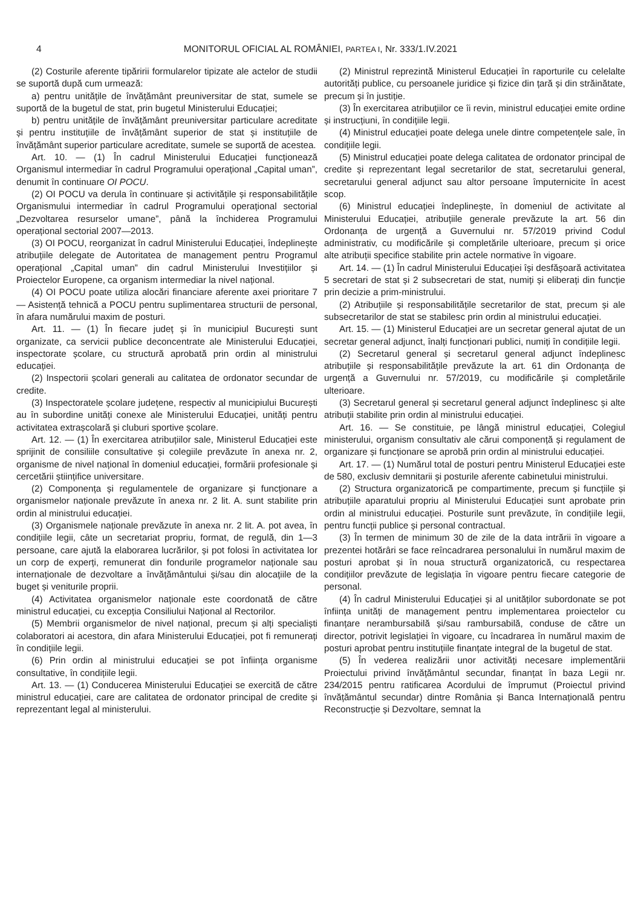4
MONITORUL OFICIAL AL ROMÂNIEI, PARTEA I, Nr. 333/1.IV.2021
(2) Costurile aferente tipăririi formularelor tipizate ale actelor de studii se suportă după cum urmează:
a) pentru unitățile de învățământ preuniversitar de stat, sumele se suportă de la bugetul de stat, prin bugetul Ministerului Educației;
b) pentru unitățile de învățământ preuniversitar particulare acreditate și pentru instituțiile de învățământ superior de stat și instituțiile de învățământ superior particulare acreditate, sumele se suportă de acestea.
Art. 10. — (1) În cadrul Ministerului Educației funcționează Organismul intermediar în cadrul Programului operațional „Capital uman”, denumit în continuare OI POCU.
(2) OI POCU va derula în continuare și activitățile și responsabilitățile Organismului intermediar în cadrul Programului operațional sectorial „Dezvoltarea resurselor umane”, până la închiderea Programului operațional sectorial 2007—2013.
(3) OI POCU, reorganizat în cadrul Ministerului Educației, îndeplinește atribuțiile delegate de Autoritatea de management pentru Programul operațional „Capital uman” din cadrul Ministerului Investițiilor și Proiectelor Europene, ca organism intermediar la nivel național.
(4) OI POCU poate utiliza alocări financiare aferente axei prioritare 7 — Asistență tehnică a POCU pentru suplimentarea structurii de personal, în afara numărului maxim de posturi.
Art. 11. — (1) În fiecare județ și în municipiul București sunt organizate, ca servicii publice deconcentrate ale Ministerului Educației, inspectorate școlare, cu structură aprobată prin ordin al ministrului educației.
(2) Inspectorii școlari generali au calitatea de ordonator secundar de credite.
(3) Inspectoratele școlare județene, respectiv al municipiului București au în subordine unități conexe ale Ministerului Educației, unități pentru activitatea extrașcolară și cluburi sportive școlare.
Art. 12. — (1) În exercitarea atribuțiilor sale, Ministerul Educației este sprijinit de consiliile consultative și colegiile prevăzute în anexa nr. 2, organisme de nivel național în domeniul educației, formării profesionale și cercetării științifice universitare.
(2) Componența și regulamentele de organizare și funcționare a organismelor naționale prevăzute în anexa nr. 2 lit. A. sunt stabilite prin ordin al ministrului educației.
(3) Organismele naționale prevăzute în anexa nr. 2 lit. A. pot avea, în condițiile legii, câte un secretariat propriu, format, de regulă, din 1—3 persoane, care ajută la elaborarea lucrărilor, și pot folosi în activitatea lor un corp de experți, remunerat din fondurile programelor naționale sau internaționale de dezvoltare a învățământului și/sau din alocațiile de la buget și veniturile proprii.
(4) Activitatea organismelor naționale este coordonată de către ministrul educației, cu excepția Consiliului Național al Rectorilor.
(5) Membrii organismelor de nivel național, precum și alți specialiști colaboratori ai acestora, din afara Ministerului Educației, pot fi remunerați în condițiile legii.
(6) Prin ordin al ministrului educației se pot înființa organisme consultative, în condițiile legii.
Art. 13. — (1) Conducerea Ministerului Educației se exercită de către ministrul educației, care are calitatea de ordonator principal de credite și reprezentant legal al ministerului.
(2) Ministrul reprezintă Ministerul Educației în raporturile cu celelalte autorități publice, cu persoanele juridice și fizice din țară și din străinătate, precum și în justiție.
(3) În exercitarea atribuțiilor ce îi revin, ministrul educației emite ordine și instrucțiuni, în condițiile legii.
(4) Ministrul educației poate delega unele dintre competențele sale, în condițiile legii.
(5) Ministrul educației poate delega calitatea de ordonator principal de credite și reprezentant legal secretarilor de stat, secretarului general, secretarului general adjunct sau altor persoane împuternicite în acest scop.
(6) Ministrul educației îndeplinește, în domeniul de activitate al Ministerului Educației, atribuțiile generale prevăzute la art. 56 din Ordonanța de urgență a Guvernului nr. 57/2019 privind Codul administrativ, cu modificările și completările ulterioare, precum și orice alte atribuții specifice stabilite prin actele normative în vigoare.
Art. 14. — (1) În cadrul Ministerului Educației își desfășoară activitatea 5 secretari de stat și 2 subsecretari de stat, numiți și eliberați din funcție prin decizie a prim-ministrului.
(2) Atribuțiile și responsabilitățile secretarilor de stat, precum și ale subsecretarilor de stat se stabilesc prin ordin al ministrului educației.
Art. 15. — (1) Ministerul Educației are un secretar general ajutat de un secretar general adjunct, înalți funcționari publici, numiți în condițiile legii.
(2) Secretarul general și secretarul general adjunct îndeplinesc atribuțiile și responsabilitățile prevăzute la art. 61 din Ordonanța de urgență a Guvernului nr. 57/2019, cu modificările și completările ulterioare.
(3) Secretarul general și secretarul general adjunct îndeplinesc și alte atribuții stabilite prin ordin al ministrului educației.
Art. 16. — Se constituie, pe lângă ministrul educației, Colegiul ministerului, organism consultativ ale cărui componență și regulament de organizare și funcționare se aprobă prin ordin al ministrului educației.
Art. 17. — (1) Numărul total de posturi pentru Ministerul Educației este de 580, exclusiv demnitarii și posturile aferente cabinetului ministrului.
(2) Structura organizatorică pe compartimente, precum și funcțiile și atribuțiile aparatului propriu al Ministerului Educației sunt aprobate prin ordin al ministrului educației. Posturile sunt prevăzute, în condițiile legii, pentru funcții publice și personal contractual.
(3) În termen de minimum 30 de zile de la data intrării în vigoare a prezentei hotărâri se face reîncadrarea personalului în numărul maxim de posturi aprobat și în noua structură organizatorică, cu respectarea condițiilor prevăzute de legislația în vigoare pentru fiecare categorie de personal.
(4) În cadrul Ministerului Educației și al unităților subordonate se pot înființa unități de management pentru implementarea proiectelor cu finanțare nerambursabilă și/sau rambursabilă, conduse de către un director, potrivit legislației în vigoare, cu încadrarea în numărul maxim de posturi aprobat pentru instituțiile finanțate integral de la bugetul de stat.
(5) În vederea realizării unor activități necesare implementării Proiectului privind învățământul secundar, finanțat în baza Legii nr. 234/2015 pentru ratificarea Acordului de împrumut (Proiectul privind învățământul secundar) dintre România și Banca Internațională pentru Reconstrucție și Dezvoltare, semnat la